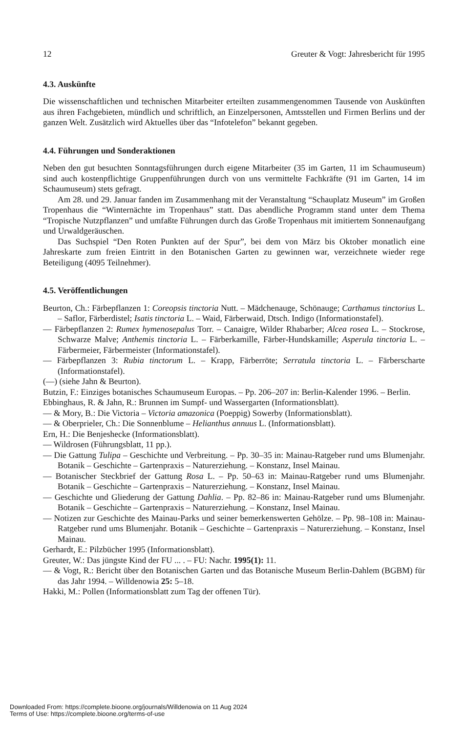12 Greuter & Vogt: Jahresbericht für 1995
4.3. Auskünfte
Die wissenschaftlichen und technischen Mitarbeiter erteilten zusammengenommen Tausende von Auskünften aus ihren Fachgebieten, mündlich und schriftlich, an Einzelpersonen, Amtsstellen und Firmen Berlins und der ganzen Welt. Zusätzlich wird Aktuelles über das “Infotelefon” bekannt gegeben.
4.4. Führungen und Sonderaktionen
Neben den gut besuchten Sonntagsführungen durch eigene Mitarbeiter (35 im Garten, 11 im Schaumuseum) sind auch kostenpflichtige Gruppenführungen durch von uns vermittelte Fachkräfte (91 im Garten, 14 im Schaumuseum) stets gefragt.
Am 28. und 29. Januar fanden im Zusammenhang mit der Veranstaltung “Schauplatz Museum” im Großen Tropenhaus die “Winternächte im Tropenhaus” statt. Das abendliche Programm stand unter dem Thema “Tropische Nutzpflanzen” und umfaßte Führungen durch das Große Tropenhaus mit imitiertem Sonnenaufgang und Urwaldgeräuschen.
Das Suchspiel “Den Roten Punkten auf der Spur”, bei dem von März bis Oktober monatlich eine Jahreskarte zum freien Eintritt in den Botanischen Garten zu gewinnen war, verzeichnete wieder rege Beteiligung (4095 Teilnehmer).
4.5. Veröffentlichungen
Beurton, Ch.: Färbepflanzen 1: Coreopsis tinctoria Nutt. – Mädchenauge, Schönauge; Carthamus tinctorius L. – Saflor, Färberdistel; Isatis tinctoria L. – Waid, Färberwaid, Dtsch. Indigo (Informationstafel).
— Färbepflanzen 2: Rumex hymenosepalus Torr. – Canaigre, Wilder Rhabarber; Alcea rosea L. – Stockrose, Schwarze Malve; Anthemis tinctoria L. – Färberkamille, Färber-Hundskamille; Asperula tinctoria L. – Färbermeier, Färbermeister (Informationstafel).
— Färbepflanzen 3: Rubia tinctorum L. – Krapp, Färberröte; Serratula tinctoria L. – Färberscharte (Informationstafel).
(—) (siehe Jahn & Beurton).
Butzin, F.: Einziges botanisches Schaumuseum Europas. – Pp. 206–207 in: Berlin-Kalender 1996. – Berlin.
Ebbinghaus, R. & Jahn, R.: Brunnen im Sumpf- und Wassergarten (Informationsblatt).
— & Mory, B.: Die Victoria – Victoria amazonica (Poeppig) Sowerby (Informationsblatt).
— & Oberprieler, Ch.: Die Sonnenblume – Helianthus annuus L. (Informationsblatt).
Ern, H.: Die Benjeshecke (Informationsblatt).
— Wildrosen (Führungsblatt, 11 pp.).
— Die Gattung Tulipa – Geschichte und Verbreitung. – Pp. 30–35 in: Mainau-Ratgeber rund ums Blumenjahr. Botanik – Geschichte – Gartenpraxis – Naturerziehung. – Konstanz, Insel Mainau.
— Botanischer Steckbrief der Gattung Rosa L. – Pp. 50–63 in: Mainau-Ratgeber rund ums Blumenjahr. Botanik – Geschichte – Gartenpraxis – Naturerziehung. – Konstanz, Insel Mainau.
— Geschichte und Gliederung der Gattung Dahlia. – Pp. 82–86 in: Mainau-Ratgeber rund ums Blumenjahr. Botanik – Geschichte – Gartenpraxis – Naturerziehung. – Konstanz, Insel Mainau.
— Notizen zur Geschichte des Mainau-Parks und seiner bemerkenswerten Gehölze. – Pp. 98–108 in: Mainau-Ratgeber rund ums Blumenjahr. Botanik – Geschichte – Gartenpraxis – Naturerziehung. – Konstanz, Insel Mainau.
Gerhardt, E.: Pilzbücher 1995 (Informationsblatt).
Greuter, W.: Das jüngste Kind der FU ... . – FU: Nachr. 1995(1): 11.
— & Vogt, R.: Bericht über den Botanischen Garten und das Botanische Museum Berlin-Dahlem (BGBM) für das Jahr 1994. – Willdenowia 25: 5–18.
Hakki, M.: Pollen (Informationsblatt zum Tag der offenen Tür).
Downloaded From: https://complete.bioone.org/journals/Willdenowia on 11 Aug 2024
Terms of Use: https://complete.bioone.org/terms-of-use